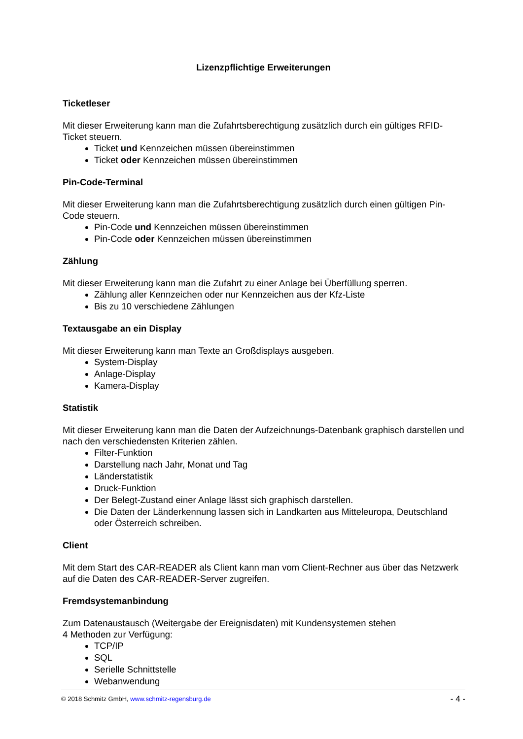Lizenzpflichtige Erweiterungen
Ticketleser
Mit dieser Erweiterung kann man die Zufahrtsberechtigung zusätzlich durch ein gültiges RFID-Ticket steuern.
Ticket und Kennzeichen müssen übereinstimmen
Ticket oder Kennzeichen müssen übereinstimmen
Pin-Code-Terminal
Mit dieser Erweiterung kann man die Zufahrtsberechtigung zusätzlich durch einen gültigen Pin-Code steuern.
Pin-Code und Kennzeichen müssen übereinstimmen
Pin-Code oder Kennzeichen müssen übereinstimmen
Zählung
Mit dieser Erweiterung kann man die Zufahrt zu einer Anlage bei Überfüllung sperren.
Zählung aller Kennzeichen oder nur Kennzeichen aus der Kfz-Liste
Bis zu 10 verschiedene Zählungen
Textausgabe an ein Display
Mit dieser Erweiterung kann man Texte an Großdisplays ausgeben.
System-Display
Anlage-Display
Kamera-Display
Statistik
Mit dieser Erweiterung kann man die Daten der Aufzeichnungs-Datenbank graphisch darstellen und nach den verschiedensten Kriterien zählen.
Filter-Funktion
Darstellung nach Jahr, Monat und Tag
Länderstatistik
Druck-Funktion
Der Belegt-Zustand einer Anlage lässt sich graphisch darstellen.
Die Daten der Länderkennung lassen sich in Landkarten aus Mitteleuropa, Deutschland oder Österreich schreiben.
Client
Mit dem Start des CAR-READER als Client kann man vom Client-Rechner aus über das Netzwerk auf die Daten des CAR-READER-Server zugreifen.
Fremdsystemanbindung
Zum Datenaustausch (Weitergabe der Ereignisdaten) mit Kundensystemen stehen
4 Methoden zur Verfügung:
TCP/IP
SQL
Serielle Schnittstelle
Webanwendung
© 2018 Schmitz GmbH, www.schmitz-regensburg.de - 4 -